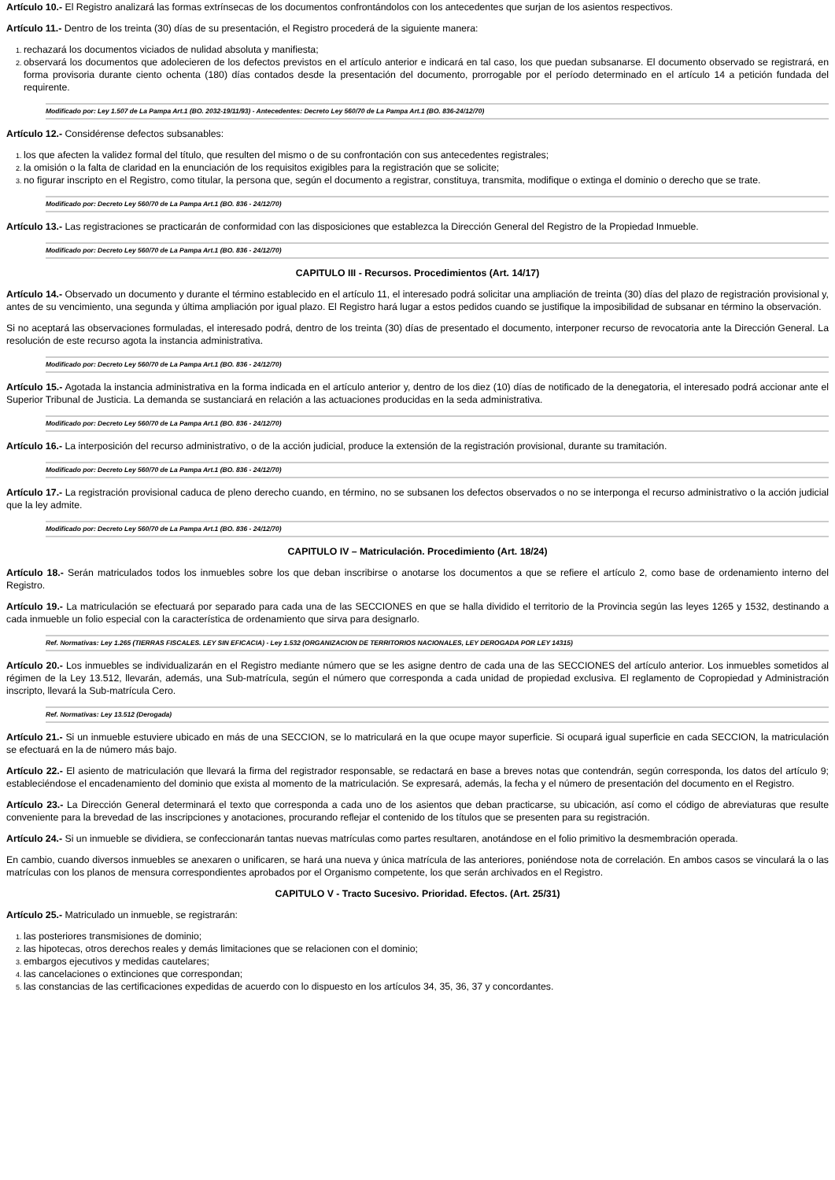Artículo 10.- El Registro analizará las formas extrínsecas de los documentos confrontándolos con los antecedentes que surjan de los asientos respectivos.
Artículo 11.- Dentro de los treinta (30) días de su presentación, el Registro procederá de la siguiente manera:
rechazará los documentos viciados de nulidad absoluta y manifiesta;
observará los documentos que adolecieren de los defectos previstos en el artículo anterior e indicará en tal caso, los que puedan subsanarse. El documento observado se registrará, en forma provisoria durante ciento ochenta (180) días contados desde la presentación del documento, prorrogable por el período determinado en el artículo 14 a petición fundada del requirente.
Modificado por: Ley 1.507 de La Pampa Art.1 (BO. 2032-19/11/93) - Antecedentes: Decreto Ley 560/70 de La Pampa Art.1 (BO. 836-24/12/70)
Artículo 12.- Considérense defectos subsanables:
los que afecten la validez formal del título, que resulten del mismo o de su confrontación con sus antecedentes registrales;
la omisión o la falta de claridad en la enunciación de los requisitos exigibles para la registración que se solicite;
no figurar inscripto en el Registro, como titular, la persona que, según el documento a registrar, constituya, transmita, modifique o extinga el dominio o derecho que se trate.
Modificado por: Decreto Ley 560/70 de La Pampa Art.1 (BO. 836 - 24/12/70)
Artículo 13.- Las registraciones se practicarán de conformidad con las disposiciones que establezca la Dirección General del Registro de la Propiedad Inmueble.
Modificado por: Decreto Ley 560/70 de La Pampa Art.1 (BO. 836 - 24/12/70)
CAPITULO III - Recursos. Procedimientos (Art. 14/17)
Artículo 14.- Observado un documento y durante el término establecido en el artículo 11, el interesado podrá solicitar una ampliación de treinta (30) días del plazo de registración provisional y, antes de su vencimiento, una segunda y última ampliación por igual plazo. El Registro hará lugar a estos pedidos cuando se justifique la imposibilidad de subsanar en término la observación.
Si no aceptará las observaciones formuladas, el interesado podrá, dentro de los treinta (30) días de presentado el documento, interponer recurso de revocatoria ante la Dirección General. La resolución de este recurso agota la instancia administrativa.
Modificado por: Decreto Ley 560/70 de La Pampa Art.1 (BO. 836 - 24/12/70)
Artículo 15.- Agotada la instancia administrativa en la forma indicada en el artículo anterior y, dentro de los diez (10) días de notificado de la denegatoria, el interesado podrá accionar ante el Superior Tribunal de Justicia. La demanda se sustanciará en relación a las actuaciones producidas en la seda administrativa.
Modificado por: Decreto Ley 560/70 de La Pampa Art.1 (BO. 836 - 24/12/70)
Artículo 16.- La interposición del recurso administrativo, o de la acción judicial, produce la extensión de la registración provisional, durante su tramitación.
Modificado por: Decreto Ley 560/70 de La Pampa Art.1 (BO. 836 - 24/12/70)
Artículo 17.- La registración provisional caduca de pleno derecho cuando, en término, no se subsanen los defectos observados o no se interponga el recurso administrativo o la acción judicial que la ley admite.
Modificado por: Decreto Ley 560/70 de La Pampa Art.1 (BO. 836 - 24/12/70)
CAPITULO IV – Matriculación. Procedimiento (Art. 18/24)
Artículo 18.- Serán matriculados todos los inmuebles sobre los que deban inscribirse o anotarse los documentos a que se refiere el artículo 2, como base de ordenamiento interno del Registro.
Artículo 19.- La matriculación se efectuará por separado para cada una de las SECCIONES en que se halla dividido el territorio de la Provincia según las leyes 1265 y 1532, destinando a cada inmueble un folio especial con la característica de ordenamiento que sirva para designarlo.
Ref. Normativas: Ley 1.265 (TIERRAS FISCALES. LEY SIN EFICACIA) - Ley 1.532 (ORGANIZACION DE TERRITORIOS NACIONALES, LEY DEROGADA POR LEY 14315)
Artículo 20.- Los inmuebles se individualizarán en el Registro mediante número que se les asigne dentro de cada una de las SECCIONES del artículo anterior. Los inmuebles sometidos al régimen de la Ley 13.512, llevarán, además, una Sub-matrícula, según el número que corresponda a cada unidad de propiedad exclusiva. El reglamento de Copropiedad y Administración inscripto, llevará la Sub-matrícula Cero.
Ref. Normativas: Ley 13.512 (Derogada)
Artículo 21.- Si un inmueble estuviere ubicado en más de una SECCION, se lo matriculará en la que ocupe mayor superficie. Si ocupará igual superficie en cada SECCION, la matriculación se efectuará en la de número más bajo.
Artículo 22.- El asiento de matriculación que llevará la firma del registrador responsable, se redactará en base a breves notas que contendrán, según corresponda, los datos del artículo 9; estableciéndose el encadenamiento del dominio que exista al momento de la matriculación. Se expresará, además, la fecha y el número de presentación del documento en el Registro.
Artículo 23.- La Dirección General determinará el texto que corresponda a cada uno de los asientos que deban practicarse, su ubicación, así como el código de abreviaturas que resulte conveniente para la brevedad de las inscripciones y anotaciones, procurando reflejar el contenido de los títulos que se presenten para su registración.
Artículo 24.- Si un inmueble se dividiera, se confeccionarán tantas nuevas matrículas como partes resultaren, anotándose en el folio primitivo la desmembración operada.
En cambio, cuando diversos inmuebles se anexaren o unificaren, se hará una nueva y única matrícula de las anteriores, poniéndose nota de correlación. En ambos casos se vinculará la o las matrículas con los planos de mensura correspondientes aprobados por el Organismo competente, los que serán archivados en el Registro.
CAPITULO V - Tracto Sucesivo. Prioridad. Efectos. (Art. 25/31)
Artículo 25.- Matriculado un inmueble, se registrarán:
las posteriores transmisiones de dominio;
las hipotecas, otros derechos reales y demás limitaciones que se relacionen con el dominio;
embargos ejecutivos y medidas cautelares;
las cancelaciones o extinciones que correspondan;
las constancias de las certificaciones expedidas de acuerdo con lo dispuesto en los artículos 34, 35, 36, 37 y concordantes.